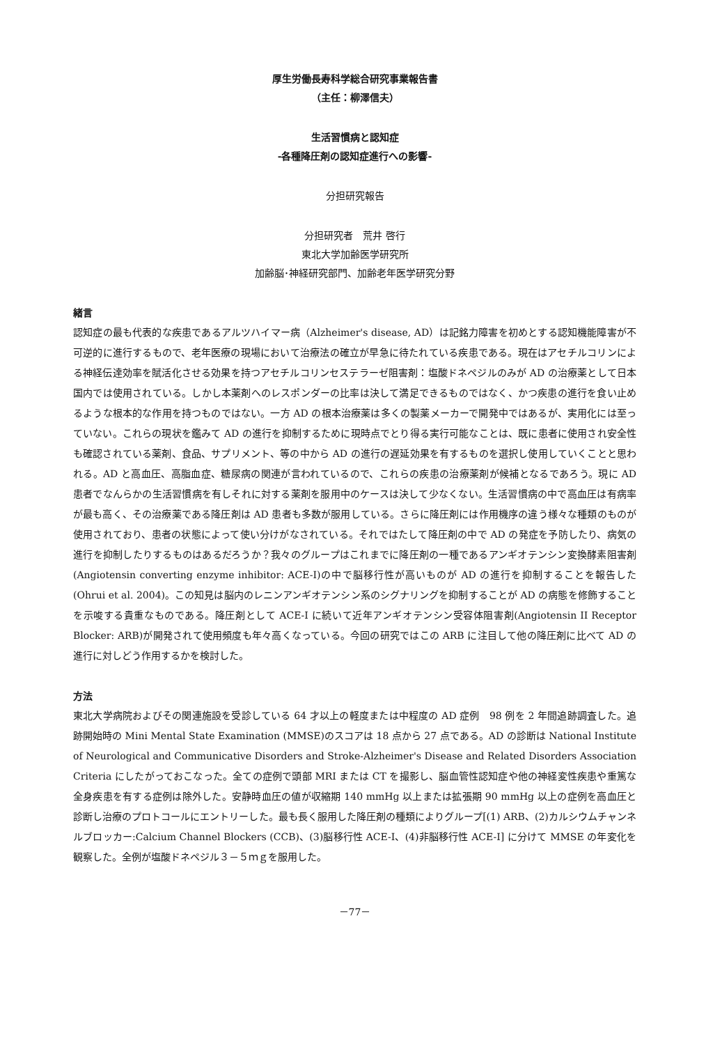厚生労働長寿科学総合研究事業報告書
（主任：柳澤信夫）
生活習慣病と認知症
-各種降圧剤の認知症進行への影響-
分担研究報告
分担研究者　荒井 啓行
東北大学加齢医学研究所
加齢脳･神経研究部門、加齢老年医学研究分野
緒言
認知症の最も代表的な疾患であるアルツハイマー病（Alzheimer's disease, AD）は記銘力障害を初めとする認知機能障害が不可逆的に進行するもので、老年医療の現場において治療法の確立が早急に待たれている疾患である。現在はアセチルコリンによる神経伝達効率を賦活化させる効果を持つアセチルコリンセステラーゼ阻害剤：塩酸ドネペジルのみが AD の治療薬として日本国内では使用されている。しかし本薬剤へのレスポンダーの比率は決して満足できるものではなく、かつ疾患の進行を食い止めるような根本的な作用を持つものではない。一方 AD の根本治療薬は多くの製薬メーカーで開発中ではあるが、実用化には至っていない。これらの現状を鑑みて AD の進行を抑制するために現時点でとり得る実行可能なことは、既に患者に使用され安全性も確認されている薬剤、食品、サプリメント、等の中から AD の進行の遅延効果を有するものを選択し使用していくことと思われる。AD と高血圧、高脂血症、糖尿病の関連が言われているので、これらの疾患の治療薬剤が候補となるであろう。現に AD 患者でなんらかの生活習慣病を有しそれに対する薬剤を服用中のケースは決して少なくない。生活習慣病の中で高血圧は有病率が最も高く、その治療薬である降圧剤は AD 患者も多数が服用している。さらに降圧剤には作用機序の違う様々な種類のものが使用されており、患者の状態によって使い分けがなされている。それではたして降圧剤の中で AD の発症を予防したり、病気の進行を抑制したりするものはあるだろうか？我々のグループはこれまでに降圧剤の一種であるアンギオテンシン変換酵素阻害剤 (Angiotensin converting enzyme inhibitor: ACE-I)の中で脳移行性が高いものが AD の進行を抑制することを報告した (Ohrui et al. 2004)。この知見は脳内のレニンアンギオテンシン系のシグナリングを抑制することが AD の病態を修飾することを示唆する貴重なものである。降圧剤として ACE-I に続いて近年アンギオテンシン受容体阻害剤(Angiotensin II Receptor Blocker: ARB)が開発されて使用頻度も年々高くなっている。今回の研究ではこの ARB に注目して他の降圧剤に比べて AD の進行に対しどう作用するかを検討した。
方法
東北大学病院およびその関連施設を受診している 64 才以上の軽度または中程度の AD 症例　98 例を 2 年間追跡調査した。追跡開始時の Mini Mental State Examination (MMSE)のスコアは 18 点から 27 点である。AD の診断は National Institute of Neurological and Communicative Disorders and Stroke-Alzheimer's Disease and Related Disorders Association Criteria にしたがっておこなった。全ての症例で頭部 MRI または CT を撮影し、脳血管性認知症や他の神経変性疾患や重篤な全身疾患を有する症例は除外した。安静時血圧の値が収縮期 140 mmHg 以上または拡張期 90 mmHg 以上の症例を高血圧と診断し治療のプロトコールにエントリーした。最も長く服用した降圧剤の種類によりグループ[(1) ARB、(2)カルシウムチャンネルブロッカー:Calcium Channel Blockers (CCB)、(3)脳移行性 ACE-I、(4)非脳移行性 ACE-I] に分けて MMSE の年変化を観察した。全例が塩酸ドネペジル３－５ｍｇを服用した。
－77－